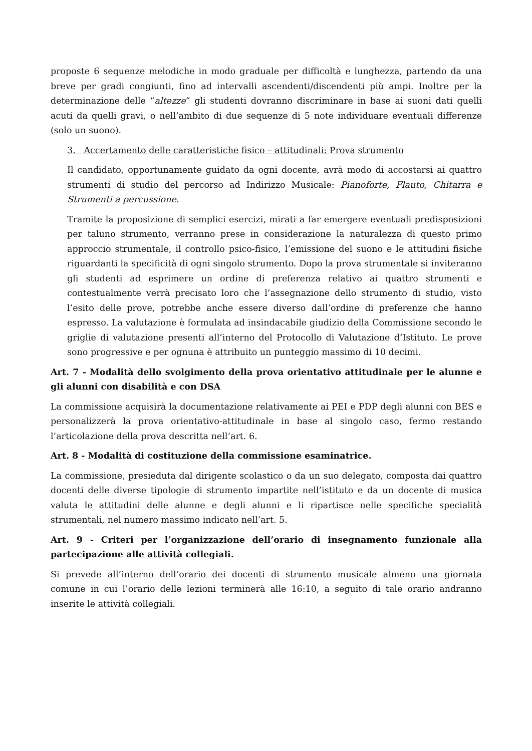proposte 6 sequenze melodiche in modo graduale per difficoltà e lunghezza, partendo da una breve per gradi congiunti, fino ad intervalli ascendenti/discendenti più ampi. Inoltre per la determinazione delle “altezze” gli studenti dovranno discriminare in base ai suoni dati quelli acuti da quelli gravi, o nell’ambito di due sequenze di 5 note individuare eventuali differenze (solo un suono).
3. Accertamento delle caratteristiche fisico – attitudinali: Prova strumento
Il candidato, opportunamente guidato da ogni docente, avrà modo di accostarsi ai quattro strumenti di studio del percorso ad Indirizzo Musicale: Pianoforte, Flauto, Chitarra e Strumenti a percussione.
Tramite la proposizione di semplici esercizi, mirati a far emergere eventuali predisposizioni per taluno strumento, verranno prese in considerazione la naturalezza di questo primo approccio strumentale, il controllo psico-fisico, l’emissione del suono e le attitudini fisiche riguardanti la specificità di ogni singolo strumento. Dopo la prova strumentale si inviteranno gli studenti ad esprimere un ordine di preferenza relativo ai quattro strumenti e contestualmente verrà precisato loro che l’assegnazione dello strumento di studio, visto l’esito delle prove, potrebbe anche essere diverso dall’ordine di preferenze che hanno espresso. La valutazione è formulata ad insindacabile giudizio della Commissione secondo le griglie di valutazione presenti all’interno del Protocollo di Valutazione d’Istituto. Le prove sono progressive e per ognuna è attribuito un punteggio massimo di 10 decimi.
Art. 7 - Modalità dello svolgimento della prova orientativo attitudinale per le alunne e gli alunni con disabilità e con DSA
La commissione acquisirà la documentazione relativamente ai PEI e PDP degli alunni con BES e personalizzerà la prova orientativo-attitudinale in base al singolo caso, fermo restando l’articolazione della prova descritta nell’art. 6.
Art. 8 - Modalità di costituzione della commissione esaminatrice.
La commissione, presieduta dal dirigente scolastico o da un suo delegato, composta dai quattro docenti delle diverse tipologie di strumento impartite nell’istituto e da un docente di musica valuta le attitudini delle alunne e degli alunni e li ripartisce nelle specifiche specialità strumentali, nel numero massimo indicato nell’art. 5.
Art. 9 - Criteri per l’organizzazione dell’orario di insegnamento funzionale alla partecipazione alle attività collegiali.
Si prevede all’interno dell’orario dei docenti di strumento musicale almeno una giornata comune in cui l’orario delle lezioni terminerà alle 16:10, a seguito di tale orario andranno inserite le attività collegiali.